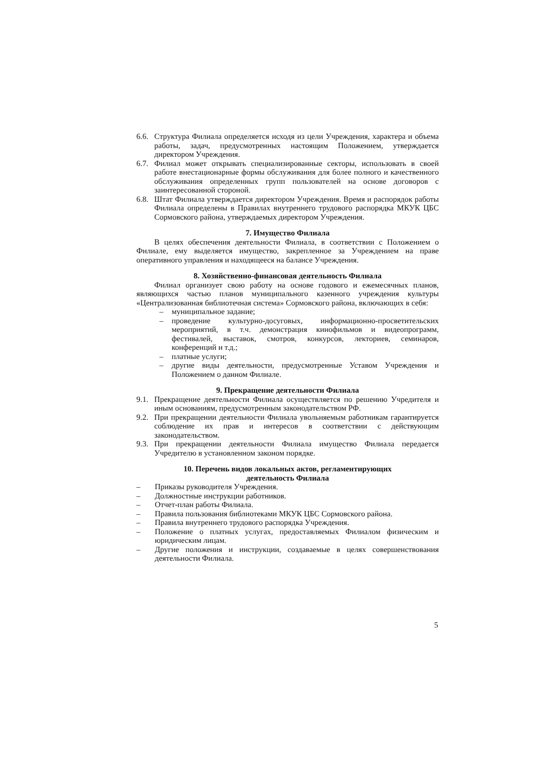6.6. Структура Филиала определяется исходя из цели Учреждения, характера и объема работы, задач, предусмотренных настоящим Положением, утверждается директором Учреждения.
6.7. Филиал может открывать специализированные секторы, использовать в своей работе внестационарные формы обслуживания для более полного и качественного обслуживания определенных групп пользователей на основе договоров с заинтересованной стороной.
6.8. Штат Филиала утверждается директором Учреждения. Время и распорядок работы Филиала определены в Правилах внутреннего трудового распорядка МКУК ЦБС Сормовского района, утверждаемых директором Учреждения.
7. Имущество Филиала
В целях обеспечения деятельности Филиала, в соответствии с Положением о Филиале, ему выделяется имущество, закрепленное за Учреждением на праве оперативного управления и находящееся на балансе Учреждения.
8. Хозяйственно-финансовая деятельность Филиала
Филиал организует свою работу на основе годового и ежемесячных планов, являющихся частью планов муниципального казенного учреждения культуры «Централизованная библиотечная система» Сормовского района, включающих в себя:
– муниципальное задание;
– проведение культурно-досуговых, информационно-просветительских мероприятий, в т.ч. демонстрация кинофильмов и видеопрограмм, фестивалей, выставок, смотров, конкурсов, лекториев, семинаров, конференций и т.д.;
– платные услуги;
– другие виды деятельности, предусмотренные Уставом Учреждения и Положением о данном Филиале.
9. Прекращение деятельности Филиала
9.1. Прекращение деятельности Филиала осуществляется по решению Учредителя и иным основаниям, предусмотренным законодательством РФ.
9.2. При прекращении деятельности Филиала увольняемым работникам гарантируется соблюдение их прав и интересов в соответствии с действующим законодательством.
9.3. При прекращении деятельности Филиала имущество Филиала передается Учредителю в установленном законом порядке.
10. Перечень видов локальных актов, регламентирующих
деятельность Филиала
– Приказы руководителя Учреждения.
– Должностные инструкции работников.
– Отчет-план работы Филиала.
– Правила пользования библиотеками МКУК ЦБС Сормовского района.
– Правила внутреннего трудового распорядка Учреждения.
– Положение о платных услугах, предоставляемых Филиалом физическим и юридическим лицам.
– Другие положения и инструкции, создаваемые в целях совершенствования деятельности Филиала.
5